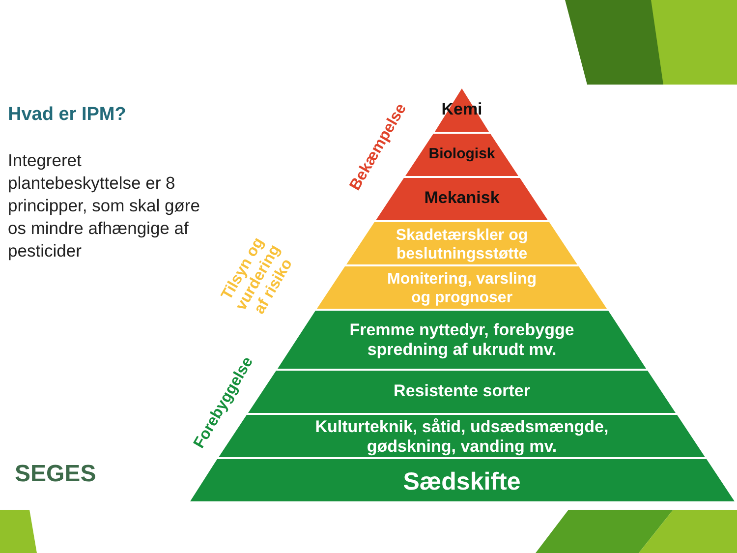Hvad er IPM?
Integreret plantebeskyttelse er 8 principper, som skal gøre os mindre afhængige af pesticider
SEGES
Kemi
Biologisk
Mekanisk
Skadetærskler og
beslutningsstøtte
Monitering, varsling
og prognoser
Fremme nyttedyr, forebygge
spredning af ukrudt mv.
Resistente sorter
Kulturteknik, såtid, udsædsmængde,
gødskning, vanding mv.
Sædskifte
Bekæmpelse
Tilsyn og
vurdering
af risiko
Forebyggelse